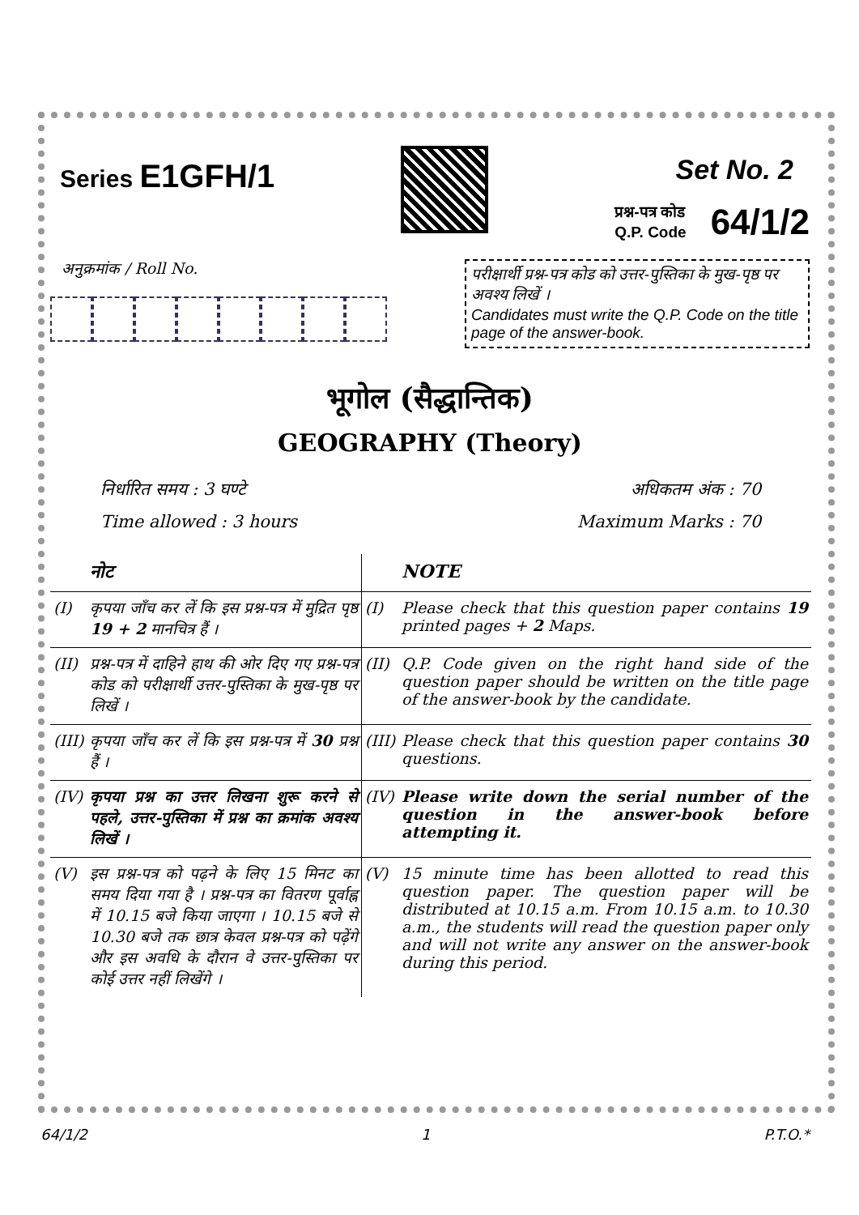Series E1GFH/1
Set No. 2
प्रश्न-पत्र कोड
Q.P. Code
64/1/2
अनुक्रमांक / Roll No.
परीक्षार्थी प्रश्न-पत्र कोड को उत्तर-पुस्तिका के मुख-पृष्ठ पर अवश्य लिखें ।
Candidates must write the Q.P. Code on the title page of the answer-book.
भूगोल (सैद्धान्तिक)
GEOGRAPHY (Theory)
निर्धारित समय : 3 घण्टे
Time allowed : 3 hours
अधिकतम अंक : 70
Maximum Marks : 70
| | नोट | | NOTE |
| --- | --- | --- | --- |
| (I) | कृपया जाँच कर लें कि इस प्रश्न-पत्र में मुद्रित पृष्ठ 19 + 2 मानचित्र हैं । | (I) | Please check that this question paper contains 19 printed pages + 2 Maps. |
| (II) | प्रश्न-पत्र में दाहिने हाथ की ओर दिए गए प्रश्न-पत्र कोड को परीक्षार्थी उत्तर-पुस्तिका के मुख-पृष्ठ पर लिखें । | (II) | Q.P. Code given on the right hand side of the question paper should be written on the title page of the answer-book by the candidate. |
| (III) | कृपया जाँच कर लें कि इस प्रश्न-पत्र में 30 प्रश्न हैं । | (III) | Please check that this question paper contains 30 questions. |
| (IV) | कृपया प्रश्न का उत्तर लिखना शुरू करने से पहले, उत्तर-पुस्तिका में प्रश्न का क्रमांक अवश्य लिखें । | (IV) | Please write down the serial number of the question in the answer-book before attempting it. |
| (V) | इस प्रश्न-पत्र को पढ़ने के लिए 15 मिनट का समय दिया गया है । प्रश्न-पत्र का वितरण पूर्वाह्न में 10.15 बजे किया जाएगा । 10.15 बजे से 10.30 बजे तक छात्र केवल प्रश्न-पत्र को पढ़ेंगे और इस अवधि के दौरान वे उत्तर-पुस्तिका पर कोई उत्तर नहीं लिखेंगे । | (V) | 15 minute time has been allotted to read this question paper. The question paper will be distributed at 10.15 a.m. From 10.15 a.m. to 10.30 a.m., the students will read the question paper only and will not write any answer on the answer-book during this period. |
64/1/2 1 P.T.O.*